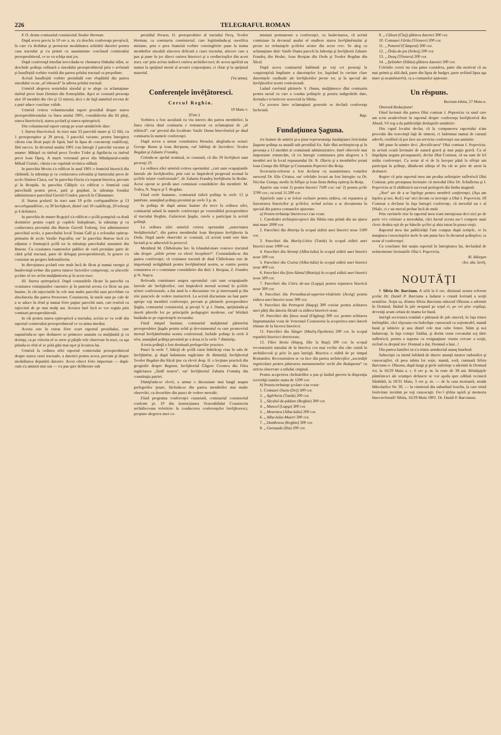226 TELEGRAFUL ROMAN
P. O. domn comisariul consistorial Teodor Herman.
După aceea precis la 10 ore a. m. s'a deschis conferenţa preoţéscă, în care s'a desbătut şi pertractat modalitatea achitării datoriei pentru casa tractului şi s'a primit cu unanimitate conclusul comitetului protopresbiteral, ce se va schiţa mai jos.
După conferenţă imediat invocându-se chemarea Duhului sfânt, se deschide şedinţa ordinară a sinodului protopresbiteral prin o avêntată şi însufleţită vorbire rostită din partea şefului tractual ca preşedinte.
Acéstă însufleţită vorbire presidială este rĕsplătită din partea sinodului cu un „sĕ trăească“ la adresa şefului tractual.
Urméză alegerea notariului sinodal şi se alege cu aclamaţiune tinĕrul preot Ioan Demian din Someşfaläu. Apoi se constată presenţa alor 10 membri din cler şi 12 mireni, deci e de faţă numĕrul recerut de a puté aduce concluse valide.
Urméză cetirea voluminosului raport presidial despre starea protopresbiteratului cu finea anului 1901, constătătoriu din III părţi, starea bisericéscă, starea şcolară şi starea epitropéscă.
Din voluminosul raport estrag pe scurt următórele date:
I. Starea bisericéscă. In tract sunt 33 parochíi matre şi 12 filii, cu 1 protoprespiter şi 29 preoţi, 3 parochíi vacante, pentru întregirea cărora s'au făcut paşii de lipsă, însĕ în lipsa de concurenţi cualificaţi, fără succes. In decursul anului 1901 s'au întregit 2 parochii vacante şi anume: Mărişel cu tinĕrul preot Teodor Tóder şi Agribiciu cu tinĕrul preot Ioan Opriş. A murit veteranul preot din Mănăşturul-român Mihail Crainic, căruia i-se esprimă vecinica odihnă.
In parochia Mociu s'a edificat în anul 1901 o frumósă biserică din cărămidi, la stăruinţa şi cu conlucrarea zelosului şi harnicului preot de acolo Simion Ciuca, ear' în parochia Finciu s'a reparat biserica, precum şi în Bonţida. In parochia Călăţele s'a edificat o frumósă casă parochială pentru preot, şură şi grajduri, la stăruinţa fostului administrator parochial Gavriil Condor, paroch în Călatamare.
II. Starea şcolară. In tract sunt 19 şcóle corĕspundĕtóre şi 13 necorĕspundĕtóre, cu 30 învĕţători, dintrĕ cari 10 cualificaţi, 20 toleraţi şi 4 definitivi.
In parochia de munte Rogojel s'a edificat o şcólă pompósă cu două dormitóre pentru copiii şi copilele îndepărtate, la stăruinţa şi cu conlucrarea preotului din Butene Gavriil Todoruţ, fost administrator parochial acolo, a parochului local Traian Gall şi a zelosului epitrop-primariu de acolo Vasilie Paşcalĕu; ear' în parochia Butene încă s'a adjustat o frumuşică şcólă tot la stăruinţa parochului susnumit din Butene. Cu ocasiunea esamenelor publice de vară presidate parte de cătră şeful tractual, parte de delegaţi protopresbiterali, în genere s'a constatat un progres îndestulitoriu.
In direcţiunea şcolară este mult încă de făcut şi numai energie şi bunăvoinţă trebue din partea tuturor factorilor competenţi, ca afacerile şcolare sĕ iee avênt mulţămitoriu şi în acest tract.
III. Starea epitropéscă. După constatările făcute în parochii cu ocasiunea visitaţiunilor canonice şi în punctul acesta s'a făcut un pas înainte, în cât raţiociniile în cele mai multe parochii sunt provĕdute cu absolutoriu din partea Preavener. Consistoriu, în unele sunt pe cale de a se aduce în rênd şi numai fórte puţine parochii sunt, cari restéză cu raţiocinii de pe mai mulţi ani. Acestea însĕ încă se vor regula prin comisari protopresbiterali.
In cât pentru starea epitropéscă a tractului, acésta se va vedé din raportul comitetului protopresbiteral ce va urma imediat.
Acesta este în estras fórte scurt raportul presidiului, care supunêndu-se spre desbatere se primesce unanim cu mulţămită şi cu dorinţa, ca pe viitoriu sĕ se arete şi părţile rele observate în tract, ca aşa ştiindu-se rĕul sĕ se pótă găsi mai uşor şi lecuirea lui.
Urméză la ordinea zilei raportul comitetului protopresbiteral despre starea casei tractuale, a datoriei pentru aceea, precum şi despre modalitatea depurării datoriei. Acest obiect fórte important — după-cum s'a amintit mai sus — s'a pus spre deliberare sub
presidiul Preaon. D. protopresbiter al tractului Deeş, Teodor Herman, ca comisariu consistorial, care legitimându-şi onorifica misiune, prin o prea frumósă vorbire convingĕtóre pune la inima membrilor sinodali afacerea delicată a casei tractului, afacere care a pus şi pune în joc direct onórea bisericei şi a credincioşilor din acest tract, ear' prin acésta indirect onórea archidiecesei; de aceea apeléză nu numai la sprijinul moral al acestei corporaţiuni, ci chiar şi la sprijinul material.
(Va urma).
Conferenţele învĕţătoresci.
Cercul Reghin.
10 Maiu v.
(Fine.)
Vorbirea a fost ascultată cu viu interes din partea membrilor, la finea căreia dnul comisariu e remunerat cu aclamaţiuni de „sĕ trăiéscă“, ear' preotul din localitate Vasile Duma binevêntéză pe dnul comisariu în numele conferenţei.
După aceea a urmat constituirea biroului, alegêndu-se notari: George Russu şi Ioan Borşianu, ear' bărbaţi de încredere: Teodor Bogdan şi Zaharie Frandeş.
Cetindu-se apelul nominal, se constată, că din 29 învĕţători sunt presenţi 23.
La ordinea zilei urméză cetirea operatului: „cari sunt ocupaţiunile laterale ale învĕţătorilor, prin cari se împiedecă progresul normal în şcólele nóstre confesionale“, de Zaharia Frandeş învĕţătoriu în Hodac. Acest operat se predă unei comisiuni constătătóre din membrii: M. Todea, N. Naşcu şi T. Bogdan.
Fiind orele înaintate, comisariul ridică şedinţa la orele 12 şi jumĕtate, anunţând şedinţa proximă pe orele 3 p. m.
In şedinţa de după amiaz înainte d'a trece la ordinea zilei, comisariul salută în numele conferenţei pe venerabilul protopresbiter al tractului Reghin, Galacteon Şagău, carele a participat la acéstă şedinţă.
La ordinea zilei urméză cetirea operatului „autoritatea învĕţătoriului“, din partea membrului Ioan Borşianu învĕţătoriu în Deda. După unele observări se constată, că acéstă temă este bine lucrată şi se adnexéză la protocol.
Membrul M. Chibeleanu înv. în Iclandul-mare rostesce tractatul său despre „zilele prime cu elevii începĕtori“. Constatându-se din partea conferenţei, că cestiunea tractată de dnul Chibeleanu este de importanţă netăgăduită pentru învĕţămêntul nostru, se esmite pentru censurarea ei o comisiune constătătóre din dnii: I. Borşian, Z. Frandes şi N. Naşcu.
Referada comisiunei asupra operatului: cari sunt ocupaţiunile laterale ale învĕţătorilor, cari împiedecă mersul normal în şcólele nóstre confesionale, a dat ansă la o discusiune vie şi interesantă şi din tóte punctele de vedere instructivă. La acéstă discusiune au luat parte aprópe toţi membrii conferenţei, precum şi părintele protopresbiter Şagău, comisariul consistorial, şi preoţii V. şi I. Duma, sprijinindu-şi tinerii părerile lor pe principiile pedagogiei moderne, ear' bĕtrânii basându-se pe esperienţele trecutului.
Fiind timpul înaintat, comisariul mulţămind părintelui protopresbiter Şagău pentru zelul şi devotamentul cu care promovéză mersul învĕţămêntului nostru confesional, închide şedinţa la orele 6 séra, anunţând şedinţa proximă pe a doua zi la orele 7 diminéţa.
A treia şedinţă a fost destinată prelegerilor practice.
Punct la orele 7, băieţii de şcólă curat îmbrăcaţi erau în sala de învĕţămênt, şi după îndatinata rugăciune de diminéţă, învĕţătoriul Teodor Bogdan din Săcal ţine cu elevii desp. II. o lecţiune practică din geografie despre Regiuni, învĕţătoriul Gligore Ceontea din Filea rugăciunea „Tatăl nostru“, ear' învĕţătoriul Zaharia Frandeş din constituţia patriei.
Dimiţêndu-se elevii, a urmat o discusiune mai lungă asupra prelegerilor ţinute, făcêndu-se din partea membrilor mai multe observări, cu deosebire din punct de vedere metodic.
Fiind programa conferenţei exauriată, comisariul consistorial conform pt. 10 din instrucţiunea Venerabilului Consistoriu archidiecesan referitóre la conducerea conferenţelor învĕţătoresci, propune alegerea unei co-
misiuni permanente a conferenţei, cu însărcinarea, că acéstă comisiune în decursul anului sĕ studieze starea învĕţămêntului şi preste tot trebuinţele şcólelor nóstre din acest cerc. Se aleg cu aclamaţiune dnii: Vasile Duma paroch în Jabeniţa şi învĕţătorii Zaharie Frandeş din Hodac, Ioan Borşian din Deda şi Teodor Bogdan din Săcal.
După aceea comisariul îndémnă pe toţi cei presenţi la conştienţiósă împlinire a datorinţelor lor, înşirând în cuvinte clare datorinţele cardinale ale învĕţătorilor preste tot, şi în special ale învĕţătorilor nostri confesionali.
Luând cuvêntul părintele V. Duma, mulţămesce dlui comisariu pentru tactul cu care a condus şedinţele şi pentru indigetările date, dorindu-i re'ntórcere norocósă la Sibiiu.
Cu acestea între aclamaţiuni generale se declară conferenţa încheiată.
Rap.
Fundaţiunea Şaguna.
Joi înainte de amiézi şi-a ţinut representanţa fundaţiunei fericitului Şaguna şedinţa sa anuală sub presidiul Ex. Sale dlui archiepiscop şi în presenţa a 12 membri ai comisiunii administrative. Intrĕ obiectele mai importante remarcăm, că s'a întregit comisiunea prin alegerea a 3 membri noi în locul repausatului Dr. N. Olariu şi a membrilor ţerani Ioan Comşa din Sĕlişte şi Constantin Popovici din Boiţa.
Secretariu-referent a fost declarat cu unanimitatea voturilor asesorul Dr. Elie Cristea, ear' celelalte locuri au fost întregite cu Dr. Nicolae Comşa, medic în Sĕlişte şi Ioan Stoia Bobeş epitrop în Boiţa.
Ajutóre sau votat 1) pentru biserici 7500 cor; ear' 2) pentru şcóle 3700 cor.; cu totul 11.200 cor.
Ajutórele sunt a se folosi esclusiv pentru zidirea, ori repararea şi înzestrarea bisericilor şi şcólelor, avênd acésta a se documenta în special din partea comunelor ajutorate.
a) Pentru trebuinţe bisericesci s'au votat:
1. Catedralei archiepiscopesci din Sibiiu rata primă din un ajutor mai mare 2000 cor.
2. Parochiei din Bistriţa în scopul zidirii unei biserici noue 1500 cor.
3. Parochiei din Murĕş-Uióra (Turda) în scopul zidirii unei biserici noue 1000 cor.
4. Parochiei din Stremţi (Alba-Iulia) în scopul zidirii unei biserici noue 500 cor.
5. Parochiei din Craiva (Alba-Iulia) în scopul zidirii unei biserici noue 400 cor.
6. Parochiei din Şieu-Sântul (Bistriţa) în scopul zidirii unei biserici noue 500 cor.
7. Parochiei din Cióra de-sus (Lupşa) pentru repararea bisericii noue 300 cor.
8. Parochiei din Porumbacul-superior-rĕsăritén (Avrig) pentru zidirea unei biserici noue 300 cor.
9. Parochiei din Petroşeni (Haţeg) 300 coróne pentru achitarea unei părţi din datoria făcută cu zidirea bisericei noue.
10. Parochiei din Şinca nouă (Făgăraş) 300 cor. pentru achitarea împrumutului votat de Veneratul Consistoriu la acoperirea unei datorii rĕmase de la facerea bisericei.
11. Parochiei din Sânger (Murĕş-Oşorheiu) 200 cor. în scopul reparării bisericei deteriorate.
12. Filiei Streiu (Haţeg, filie la Ruşi) 200 cor. în scopul reconstruirii turnului de la biserica cea mai vechie din câte esistă în archidiecesă şi póte în ţara întrégă. Biserica e zidită de pe timpul Romanilor. Reconstruirea se va face din partea architecţilor „societăţii regnicolare pentru păstrarea monumentelor vechi din Budapesta“ cu stricta observare a stilului original.
Pentru acoperirea cheltuielilor a pus şi înaltul guvern la disposiţia societăţii numite suma de 1200 cor.
b) Pentru trebuinţe şcolare s'au votat:
1. Comunei Osoiu (Dej) 500 cor.
2. „ Agĕrbiciu (Turda) 200 cor.
3. „ Săcalul-de-pădure (Reghin) 300 cor.
4. „ Muncel (Lupşa) 300 cor.
5. „ Mesentea (Alba-Iulia) 200 cor.
6. „ Alba-Iulia-Maieri 300 cor.
7. „ Dumbrava (Reghin) 300 cor.
8. „ Gurasada (Ilia) 200 cor.
9. „ Călean (Cluj) plătirea datoriei 300 cor.
10. Comunei Fărău (Têrnave) 200 cor.
11. „ Ponorel (Câmpeni) 300 cor.
12. „ Órda-de-jos (Sebeş) 200 cor.
13. „ Deaq (Têrnava) 200 cor.
14. „ Şelimber (Sibiiu) plătirea datoriei 200 cor.
Celelalte cereri nu s'au putut considera, parte din motivul că au mai primit şi altă dată, parte din lipsa de budget, parte nefiind lipsa aşa mare şi neamênavĕră, ca a comunelor ajutorate.
Un rĕspuns.
Bucium-Isbita, 27 Maiu n.
Onorată Redacţiune!
Fiind învinuit din partea Dlui comisar I. Popoviciu ca unul care am scris neadevĕruri în raportul despre conferenţa învĕţătorécă din Abrud, Vĕ rog a da publicităţii desluşirile următóre:
Din capul locului declar, că la compunerea raportului n'am procedat din reavoinţă faţă de nimeni, ci îndemnat numai de curatul adevĕr, credênd că pot face un serviciu conferenţei sus amintite.
Mĕ pune în uimire deci „Rectificarea“ Dlui comisar I. Popoviciu. In acéstă ocură învinuiri de natură gravă şi mai puţin gravă. Ca sĕ împrăştiu negura presupunerii, declar Dlui Comisar, că nu sunt de fel străin conferenţei. Ca notar al ei de la început până la sfêrşit am participat la şedinţe, dându-mi silinţa sĕ fiu cât se póte de atent la desbateri.
Regret că prin raportul meu am produs neliniştire sufletéscă Dlui Comisar, prin presupusa învinuire că metodul Dlor Dr. Schullerus şi I. Popoviciu ar fi zădărnicit succesul prelegerii din limba magiară.
„Nou“ are de a se înţelege pentru membrii conferenţei, (Aşa am înţeles şi noi. Red.) ear' nici decum ca invenţie a Dlui I. Popoviciu. Dl Comisar a declarat în faţa întregei conferenţe, că metodul nu e al DSale, ci e un metod probat încă de mult.
Prin cuvintele zise în raportul meu n'am intenţionat deci nici pe de parte vr'o critisare a metodului, căci lucrul acesta nu-'i compete unui cleric deabia eşit de pe băncile şcólei şi abia intrat în praxa vieţii.
Raportul meu dat publicităţii l'am compus după notiţele, ce în marginea conoscinţelor mele le-am putut face în decursul şedinţelor, ca notar al conferenţei.
Ca conclusie îmi susţin raportul în întregitatea lui, declarând de neîntemeiate învinuirile Dlui I. Popoviciu.
Al. Băieşan
cler. abs. învĕţ.
NOUTĂŢI
† Silvia Dr. Barcianu. A séră la 6 ore, distinsul nostru referent şcolar Dr. Daniil P. Barcianu a îndurat o cruntă lovitură a sorţii nemilóse. Soţia sa, dómna Silvia Barcianu născută Olteanu a adormit în Domnul, lăsând în jale nespusă pe soţul ei, pe cei şése copilaşi, deveniţi acum orfani de mama lor bună.
Intrégă societatea română e pătrunsă de jale sinceră, în faţa tristei întêmplări, căci rĕposata era îndeobşte cunoscută ca soţiemodel, mamă bună şi iubitóre şi una dintrĕ cele mai culte femei. Stăm şi noi îndureraţi, în faţa voinţei Tatălui, şi dorim crunt cercatului soţ tărie sufletéscă, pentru a suporta cu resignaţiune crunta cercare a sorţii, zicênd cu dreptul Iov: Domnul a dat, Domnul a luat...!
Din partea familiei ni-s'a trimis următoriul anunţ funebral:
Subscrişii cu inimă înfrântă de durere anunţă tuturor rudeniilor şi cunoscuţilor, că prea iubita lor soţie, mamă, soră, cumnată Silvia Barcianu n. Olteanu, după lungi şi grele suferinţe a adormit în Domnul Joi, la 16/29 Maiu a. c. 6 ore p. m. în etate de 38 ani. Rĕmăşiţele pămêntesci ale scumpei defuncte se vor aşeda spre odihnă vecinică Sâmbătă, la 18/31 Maiu, 3 ore p. m. — de la casa mortuară, strada Măcelarilor Nr. 30, — în cimiterul din suburbiul Iosefin, la care tristă festivitate invităm pe toţi cunoscuţii. Fie-'i ţĕrîna uşóră şi memoria binecuvêntată! Sibiiu, 16/29 Maiu 1902. Dr. Daniil P. Barciannu.